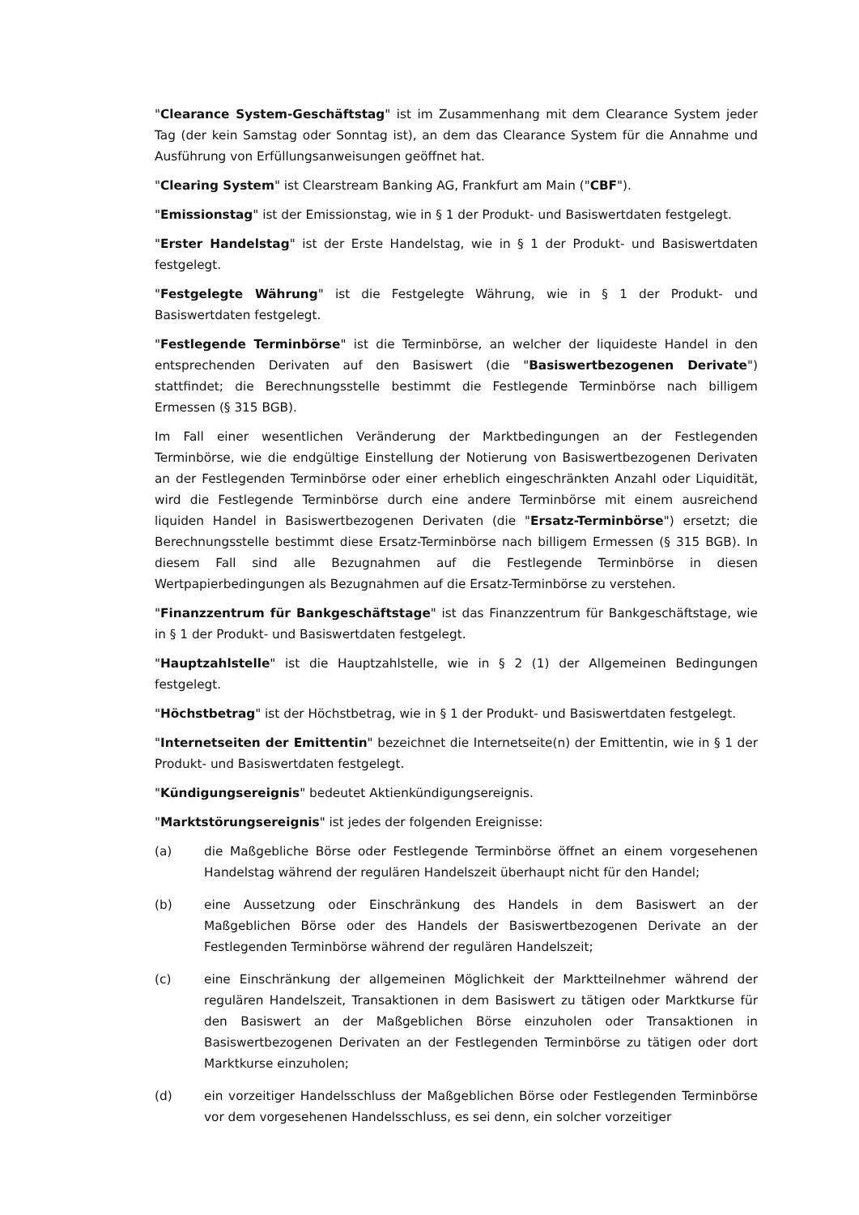"Clearance System-Geschäftstag" ist im Zusammenhang mit dem Clearance System jeder Tag (der kein Samstag oder Sonntag ist), an dem das Clearance System für die Annahme und Ausführung von Erfüllungsanweisungen geöffnet hat.
"Clearing System" ist Clearstream Banking AG, Frankfurt am Main ("CBF").
"Emissionstag" ist der Emissionstag, wie in § 1 der Produkt- und Basiswertdaten festgelegt.
"Erster Handelstag" ist der Erste Handelstag, wie in § 1 der Produkt- und Basiswertdaten festgelegt.
"Festgelegte Währung" ist die Festgelegte Währung, wie in § 1 der Produkt- und Basiswertdaten festgelegt.
"Festlegende Terminbörse" ist die Terminbörse, an welcher der liquideste Handel in den entsprechenden Derivaten auf den Basiswert (die "Basiswertbezogenen Derivate") stattfindet; die Berechnungsstelle bestimmt die Festlegende Terminbörse nach billigem Ermessen (§ 315 BGB).
Im Fall einer wesentlichen Veränderung der Marktbedingungen an der Festlegenden Terminbörse, wie die endgültige Einstellung der Notierung von Basiswertbezogenen Derivaten an der Festlegenden Terminbörse oder einer erheblich eingeschränkten Anzahl oder Liquidität, wird die Festlegende Terminbörse durch eine andere Terminbörse mit einem ausreichend liquiden Handel in Basiswertbezogenen Derivaten (die "Ersatz-Terminbörse") ersetzt; die Berechnungsstelle bestimmt diese Ersatz-Terminbörse nach billigem Ermessen (§ 315 BGB). In diesem Fall sind alle Bezugnahmen auf die Festlegende Terminbörse in diesen Wertpapierbedingungen als Bezugnahmen auf die Ersatz-Terminbörse zu verstehen.
"Finanzzentrum für Bankgeschäftstage" ist das Finanzzentrum für Bankgeschäftstage, wie in § 1 der Produkt- und Basiswertdaten festgelegt.
"Hauptzahlstelle" ist die Hauptzahlstelle, wie in § 2 (1) der Allgemeinen Bedingungen festgelegt.
"Höchstbetrag" ist der Höchstbetrag, wie in § 1 der Produkt- und Basiswertdaten festgelegt.
"Internetseiten der Emittentin" bezeichnet die Internetseite(n) der Emittentin, wie in § 1 der Produkt- und Basiswertdaten festgelegt.
"Kündigungsereignis" bedeutet Aktienkündigungsereignis.
"Marktstörungsereignis" ist jedes der folgenden Ereignisse:
(a) die Maßgebliche Börse oder Festlegende Terminbörse öffnet an einem vorgesehenen Handelstag während der regulären Handelszeit überhaupt nicht für den Handel;
(b) eine Aussetzung oder Einschränkung des Handels in dem Basiswert an der Maßgeblichen Börse oder des Handels der Basiswertbezogenen Derivate an der Festlegenden Terminbörse während der regulären Handelszeit;
(c) eine Einschränkung der allgemeinen Möglichkeit der Marktteilnehmer während der regulären Handelszeit, Transaktionen in dem Basiswert zu tätigen oder Marktkurse für den Basiswert an der Maßgeblichen Börse einzuholen oder Transaktionen in Basiswertbezogenen Derivaten an der Festlegenden Terminbörse zu tätigen oder dort Marktkurse einzuholen;
(d) ein vorzeitiger Handelsschluss der Maßgeblichen Börse oder Festlegenden Terminbörse vor dem vorgesehenen Handelsschluss, es sei denn, ein solcher vorzeitiger